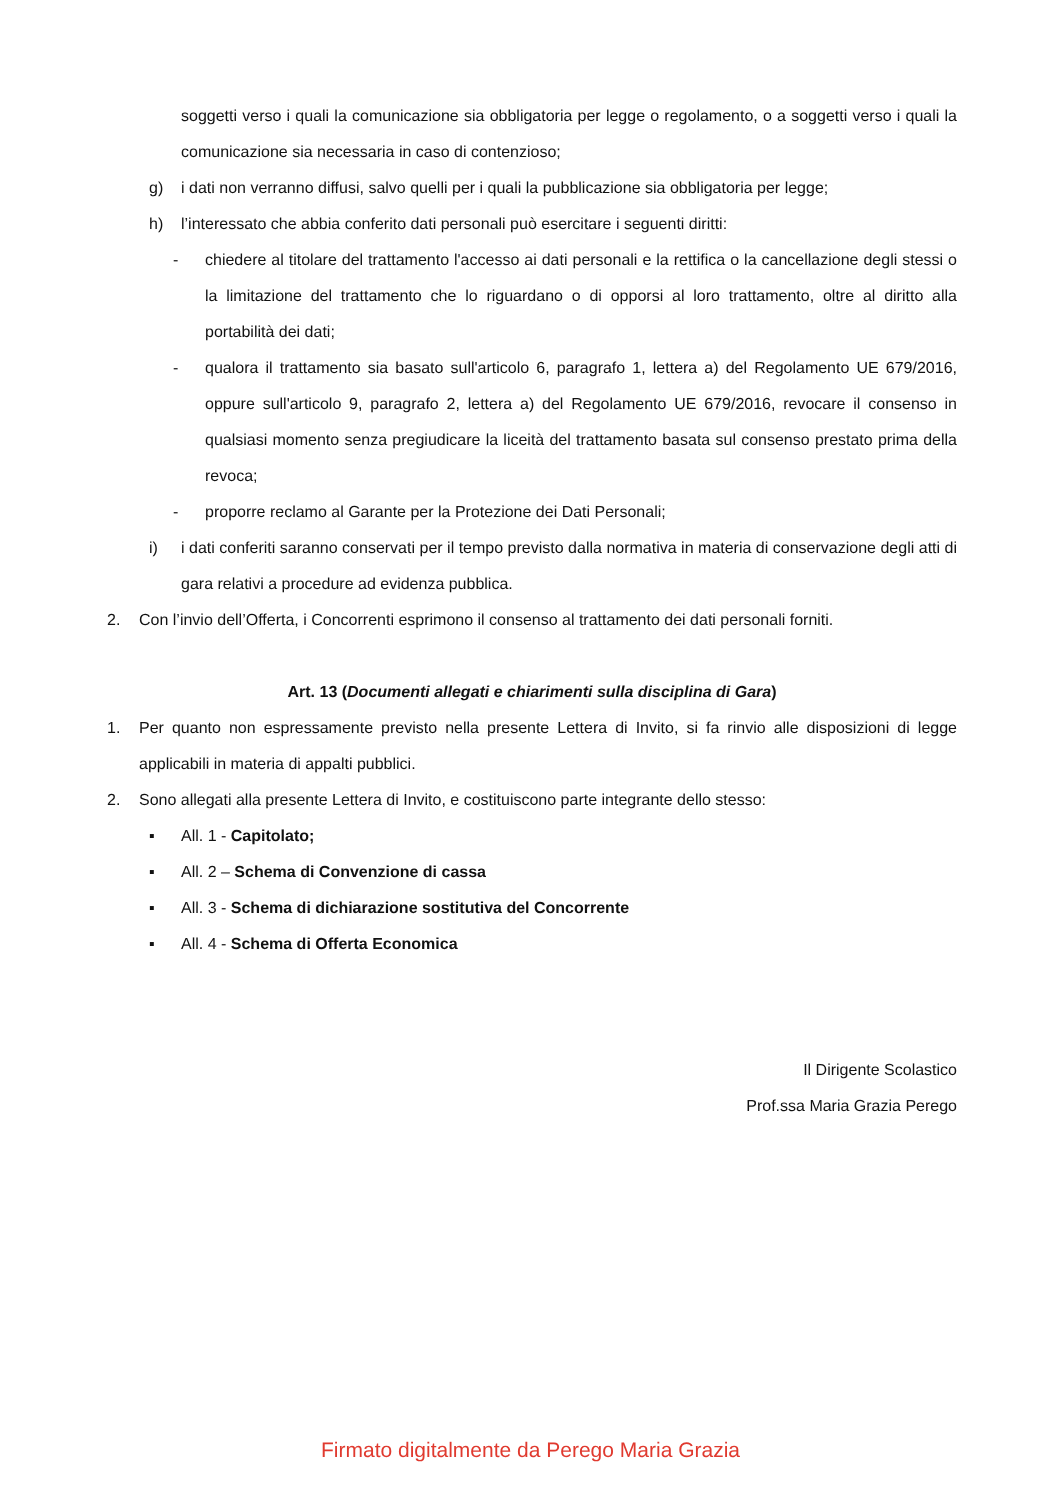soggetti verso i quali la comunicazione sia obbligatoria per legge o regolamento, o a soggetti verso i quali la comunicazione sia necessaria in caso di contenzioso;
g) i dati non verranno diffusi, salvo quelli per i quali la pubblicazione sia obbligatoria per legge;
h) l’interessato che abbia conferito dati personali può esercitare i seguenti diritti:
- chiedere al titolare del trattamento l'accesso ai dati personali e la rettifica o la cancellazione degli stessi o la limitazione del trattamento che lo riguardano o di opporsi al loro trattamento, oltre al diritto alla portabilità dei dati;
- qualora il trattamento sia basato sull'articolo 6, paragrafo 1, lettera a) del Regolamento UE 679/2016, oppure sull'articolo 9, paragrafo 2, lettera a) del Regolamento UE 679/2016, revocare il consenso in qualsiasi momento senza pregiudicare la liceità del trattamento basata sul consenso prestato prima della revoca;
- proporre reclamo al Garante per la Protezione dei Dati Personali;
i) i dati conferiti saranno conservati per il tempo previsto dalla normativa in materia di conservazione degli atti di gara relativi a procedure ad evidenza pubblica.
2. Con l’invio dell’Offerta, i Concorrenti esprimono il consenso al trattamento dei dati personali forniti.
Art. 13 (Documenti allegati e chiarimenti sulla disciplina di Gara)
1. Per quanto non espressamente previsto nella presente Lettera di Invito, si fa rinvio alle disposizioni di legge applicabili in materia di appalti pubblici.
2. Sono allegati alla presente Lettera di Invito, e costituiscono parte integrante dello stesso:
▪ All. 1 - Capitolato;
▪ All. 2 – Schema di Convenzione di cassa
▪ All. 3 - Schema di dichiarazione sostitutiva del Concorrente
▪ All. 4 - Schema di Offerta Economica
Il Dirigente Scolastico
Prof.ssa Maria Grazia Perego
Firmato digitalmente da Perego Maria Grazia